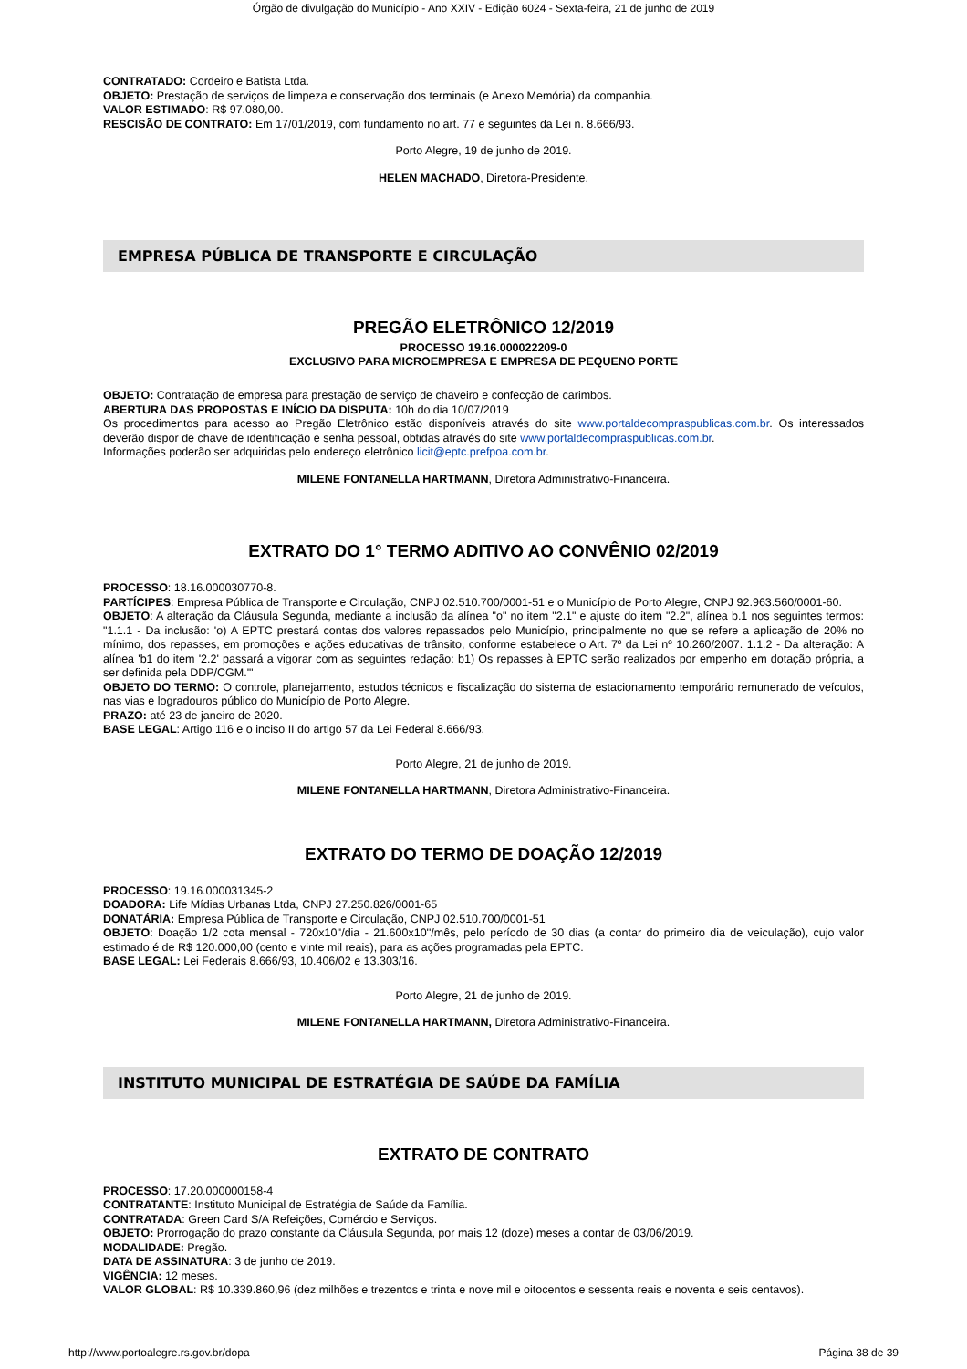Órgão de divulgação do Município - Ano XXIV - Edição 6024 - Sexta-feira, 21 de junho de 2019
CONTRATADO: Cordeiro e Batista Ltda.
OBJETO: Prestação de serviços de limpeza e conservação dos terminais (e Anexo Memória) da companhia.
VALOR ESTIMADO: R$ 97.080,00.
RESCISÃO DE CONTRATO: Em 17/01/2019, com fundamento no art. 77 e seguintes da Lei n. 8.666/93.
Porto Alegre, 19 de junho de 2019.
HELEN MACHADO, Diretora-Presidente.
EMPRESA PÚBLICA DE TRANSPORTE E CIRCULAÇÃO
PREGÃO ELETRÔNICO 12/2019
PROCESSO 19.16.000022209-0
EXCLUSIVO PARA MICROEMPRESA E EMPRESA DE PEQUENO PORTE
OBJETO: Contratação de empresa para prestação de serviço de chaveiro e confecção de carimbos.
ABERTURA DAS PROPOSTAS E INÍCIO DA DISPUTA: 10h do dia 10/07/2019
Os procedimentos para acesso ao Pregão Eletrônico estão disponíveis através do site www.portaldecompraspublicas.com.br. Os interessados deverão dispor de chave de identificação e senha pessoal, obtidas através do site www.portaldecompraspublicas.com.br.
Informações poderão ser adquiridas pelo endereço eletrônico licit@eptc.prefpoa.com.br.
MILENE FONTANELLA HARTMANN, Diretora Administrativo-Financeira.
EXTRATO DO 1° TERMO ADITIVO AO CONVÊNIO 02/2019
PROCESSO: 18.16.000030770-8.
PARTÍCIPES: Empresa Pública de Transporte e Circulação, CNPJ 02.510.700/0001-51 e o Município de Porto Alegre, CNPJ 92.963.560/0001-60.
OBJETO: A alteração da Cláusula Segunda, mediante a inclusão da alínea "o" no item "2.1" e ajuste do item "2.2", alínea b.1 nos seguintes termos: "1.1.1 - Da inclusão: 'o) A EPTC prestará contas dos valores repassados pelo Município, principalmente no que se refere a aplicação de 20% no mínimo, dos repasses, em promoções e ações educativas de trânsito, conforme estabelece o Art. 7º da Lei nº 10.260/2007. 1.1.2 - Da alteração: A alínea 'b1 do item '2.2' passará a vigorar com as seguintes redação: b1) Os repasses à EPTC serão realizados por empenho em dotação própria, a ser definida pela DDP/CGM.'"
OBJETO DO TERMO: O controle, planejamento, estudos técnicos e fiscalização do sistema de estacionamento temporário remunerado de veículos, nas vias e logradouros público do Município de Porto Alegre.
PRAZO: até 23 de janeiro de 2020.
BASE LEGAL: Artigo 116 e o inciso II do artigo 57 da Lei Federal 8.666/93.
Porto Alegre, 21 de junho de 2019.
MILENE FONTANELLA HARTMANN, Diretora Administrativo-Financeira.
EXTRATO DO TERMO DE DOAÇÃO 12/2019
PROCESSO: 19.16.000031345-2
DOADORA: Life Mídias Urbanas Ltda, CNPJ 27.250.826/0001-65
DONATÁRIA: Empresa Pública de Transporte e Circulação, CNPJ 02.510.700/0001-51
OBJETO: Doação 1/2 cota mensal - 720x10''/dia - 21.600x10''/mês, pelo período de 30 dias (a contar do primeiro dia de veiculação), cujo valor estimado é de R$ 120.000,00 (cento e vinte mil reais), para as ações programadas pela EPTC.
BASE LEGAL: Lei Federais 8.666/93, 10.406/02 e 13.303/16.
Porto Alegre, 21 de junho de 2019.
MILENE FONTANELLA HARTMANN, Diretora Administrativo-Financeira.
INSTITUTO MUNICIPAL DE ESTRATÉGIA DE SAÚDE DA FAMÍLIA
EXTRATO DE CONTRATO
PROCESSO: 17.20.000000158-4
CONTRATANTE: Instituto Municipal de Estratégia de Saúde da Família.
CONTRATADA: Green Card S/A Refeições, Comércio e Serviços.
OBJETO: Prorrogação do prazo constante da Cláusula Segunda, por mais 12 (doze) meses a contar de 03/06/2019.
MODALIDADE: Pregão.
DATA DE ASSINATURA: 3 de junho de 2019.
VIGÊNCIA: 12 meses.
VALOR GLOBAL: R$ 10.339.860,96 (dez milhões e trezentos e trinta e nove mil e oitocentos e sessenta reais e noventa e seis centavos).
http://www.portoalegre.rs.gov.br/dopa Página 38 de 39